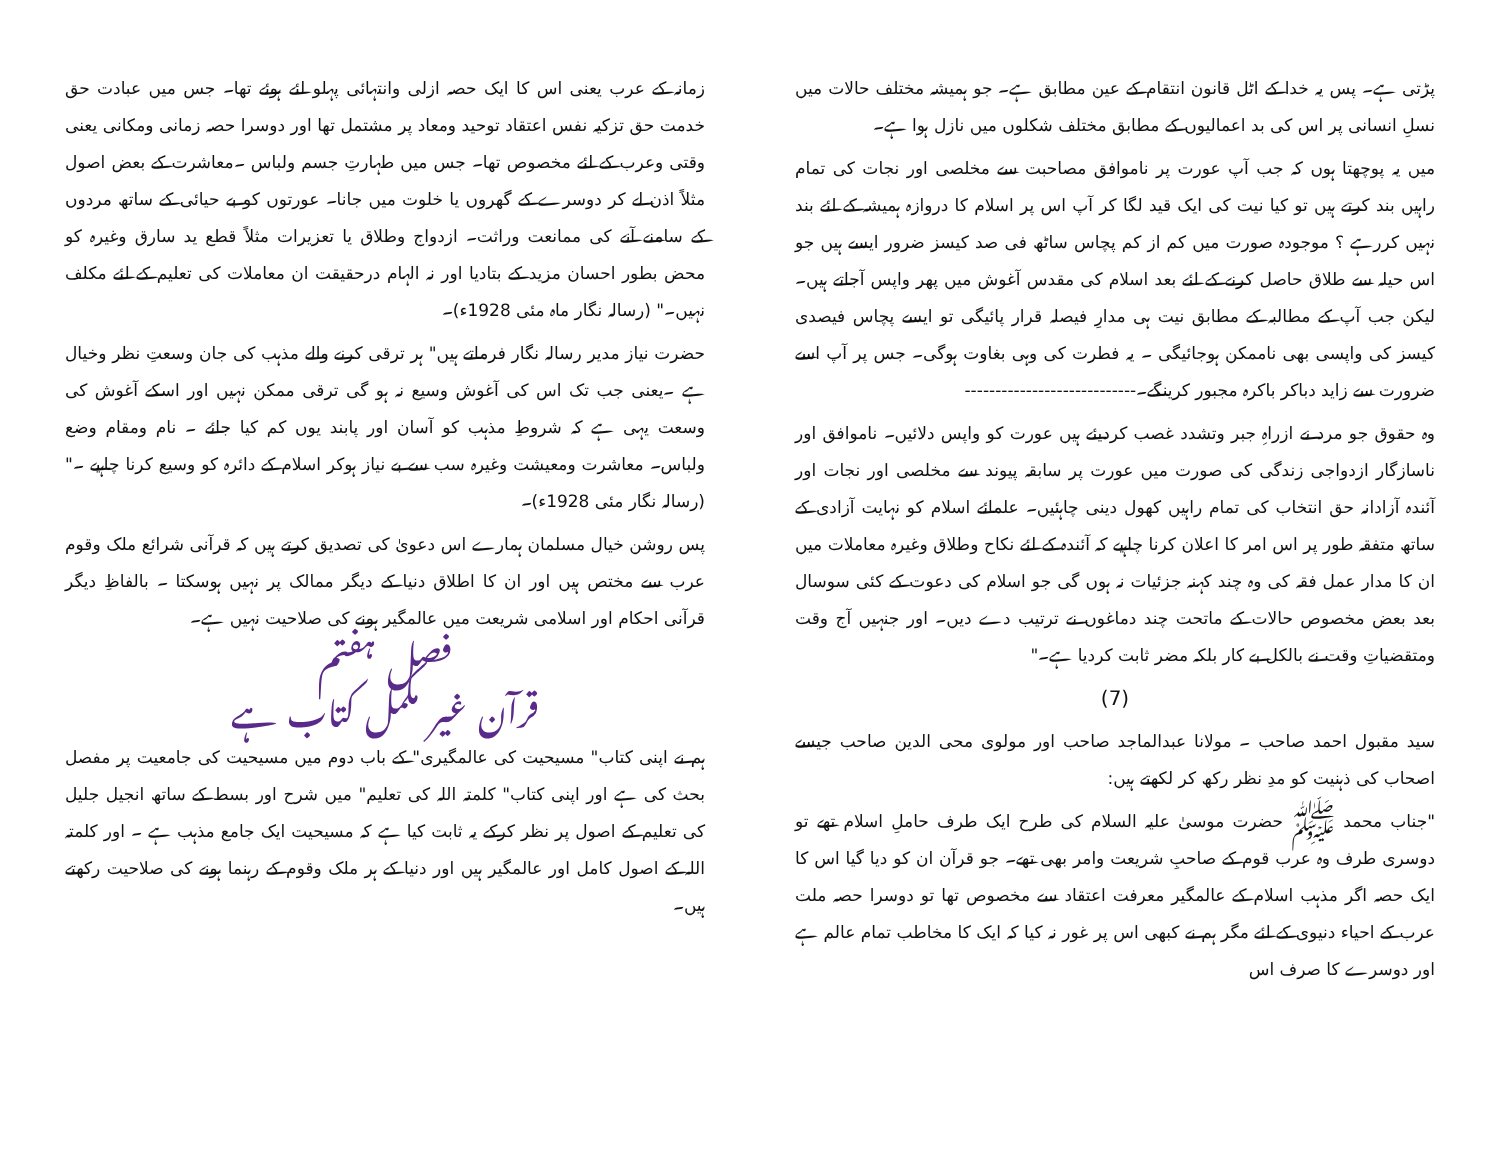پڑتی ہے۔ پس یہ خدا کے اٹل قانون انتقام کے عین مطابق ہے۔ جو ہمیشہ مختلف حالات میں نسلِ انسانی پر اس کی بد اعمالیوں کے مطابق مختلف شکلوں میں نازل ہوا ہے۔
میں یہ پوچھتا ہوں کہ جب آپ عورت پر ناموافق مصاحبت سے مخلصی اور نجات کی تمام راہیں بند کرتے ہیں تو کیا نیت کی ایک قید لگا کر آپ اس پر اسلام کا دروازہ ہمیشہ کے لئے بند نہیں کررہے ؟ موجودہ صورت میں کم از کم پچاس ساٹھ فی صد کیسز ضرور ایسے ہیں جو اس حیلہ سے طلاق حاصل کرنے کے لئے بعد اسلام کی مقدس آغوش میں پھر واپس آجاتے ہیں۔لیکن جب آپ کے مطالبہ کے مطابق نیت ہی مدارِ فیصلہ قرار پائیگی تو ایسے پچاس فیصدی کیسز کی واپسی بھی ناممکن ہوجائیگی ۔ یہ فطرت کی وہی بغاوت ہوگی۔ جس پر آپ اسے ضرورت سے زاید دباکر باکرہ مجبور کرینگے۔----------------------------
وہ حقوق جو مرد نے ازراہِ جبر وتشدد غصب کردیئے ہیں عورت کو واپس دلائیں۔ ناموافق اور ناسازگار ازدواجی زندگی کی صورت میں عورت پر سابقہ پیوند سے مخلصی اور نجات اور آئندہ آزادانہ حق انتخاب کی تمام راہیں کھول دینی چاہئیں۔ علمائے اسلام کو نہایت آزادی کے ساتھ متفقہ طور پر اس امر کا اعلان کرنا چاہیے کہ آئندہ کے لئے نکاح وطلاق وغیرہ معاملات میں ان کا مدار عمل فقہ کی وہ چند کہنہ جزئیات نہ ہوں گی جو اسلام کی دعوت کے کئی سوسال بعد بعض مخصوص حالات کے ماتحت چند دماغوں نے ترتیب دے دیں۔ اور جنہیں آج وقت ومتقضیاتِ وقت نے بالکل بے کار بلکہ مضر ثابت کردیا ہے۔"
(7)
سید مقبول احمد صاحب ۔ مولانا عبدالماجد صاحب اور مولوی محی الدین صاحب جیسے اصحاب کی ذہنیت کو مدِ نظر رکھ کر لکھتے ہیں:
"جناب محمد ﷺ حضرت موسیٰ علیہ السلام کی طرح ایک طرف حاملِ اسلام تھے تو دوسری طرف وہ عرب قوم کے صاحبِ شریعت وامر بھی تھے۔ جو قرآن ان کو دیا گیا اس کا ایک حصہ اگر مذہب اسلام کے عالمگیر معرفت اعتقاد سے مخصوص تھا تو دوسرا حصہ ملت عرب کے احیاء دنیوی کے لئے مگر ہم نے کبھی اس پر غور نہ کیا کہ ایک کا مخاطب تمام عالم ہے اور دوسرے کا صرف اس
زمانہ کے عرب یعنی اس کا ایک حصہ ازلی وانتہائی پہلو لئے ہوئے تھا۔ جس میں عبادت حق خدمت حق تزکیہ نفس اعتقاد توحید ومعاد پر مشتمل تھا اور دوسرا حصہ زمانی ومکانی یعنی وقتی وعرب کے لئے مخصوص تھا۔ جس میں طہارتِ جسم ولباس ۔معاشرت کے بعض اصول مثلاً اذن لے کر دوسرے کے گھروں یا خلوت میں جانا۔ عورتوں کو بے حیائی کے ساتھ مردوں کے سامنے آنے کی ممانعت وراثت۔ ازدواج وطلاق یا تعزیرات مثلاً قطع ید سارق وغیرہ کو محض بطور احسان مزید کے بتادیا اور نہ الہام درحقیقت ان معاملات کی تعلیم کے لئے مکلف نہیں۔" (رسالہ نگار ماہ مئی 1928ء)۔
حضرت نیاز مدیر رسالہ نگار فرماتے ہیں" ہر ترقی کرنے والے مذہب کی جان وسعتِ نظر وخیال ہے ۔یعنی جب تک اس کی آغوش وسیع نہ ہو گی ترقی ممکن نہیں اور اسکے آغوش کی وسعت یہی ہے کہ شروطِ مذہب کو آسان اور پابند یوں کم کیا جائے ۔ نام ومقام وضع ولباس۔ معاشرت ومعیشت وغیرہ سب سے بے نیاز ہوکر اسلام کے دائرہ کو وسیع کرنا چاہیے ۔" (رسالہ نگار مئی 1928ء)۔
پس روشن خیال مسلمان ہمارے اس دعویٰ کی تصدیق کرتے ہیں کہ قرآنی شرائع ملک وقوم عرب سے مختص ہیں اور ان کا اطلاق دنیا کے دیگر ممالک پر نہیں ہوسکتا ۔ بالفاظِ دیگر قرآنی احکام اور اسلامی شریعت میں عالمگیر ہونے کی صلاحیت نہیں ہے۔
فصل ہفتم
قرآن غیر مکمل کتاب ہے
ہم نے اپنی کتاب" مسیحیت کی عالمگیری" کے باب دوم میں مسیحیت کی جامعیت پر مفصل بحث کی ہے اور اپنی کتاب" کلمتہ اللہ کی تعلیم" میں شرح اور بسط کے ساتھ انجیل جلیل کی تعلیم کے اصول پر نظر کرکے یہ ثابت کیا ہے کہ مسیحیت ایک جامع مذہب ہے ۔ اور کلمتہ اللہ کے اصول کامل اور عالمگیر ہیں اور دنیا کے ہر ملک وقوم کے رہنما ہونے کی صلاحیت رکھتے ہیں۔